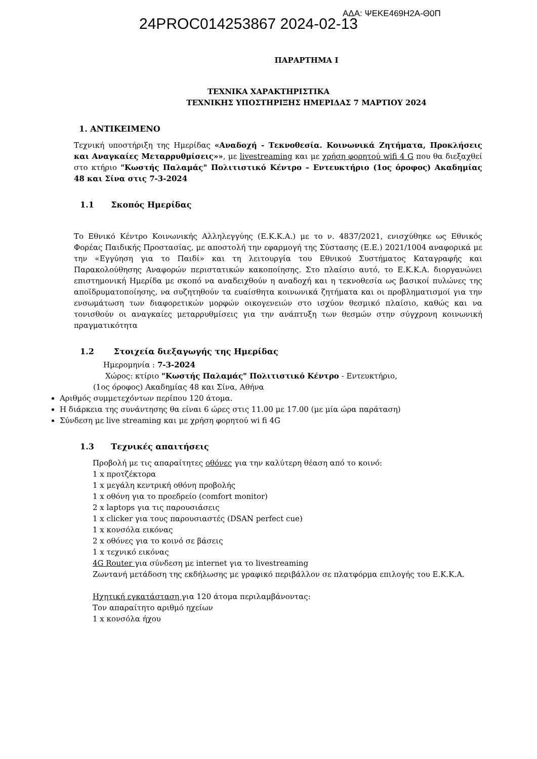24PROC014253867 2024-02-13
ΑΔΑ: ΨΕΚΕ469Η2Α-Θ0Π
ΠΑΡΑΡΤΗΜΑ Ι
ΤΕΧΝΙΚΑ ΧΑΡΑΚΤΗΡΙΣΤΙΚΑ
ΤΕΧΝΙΚΗΣ ΥΠΟΣΤΗΡΙΞΗΣ ΗΜΕΡΙΔΑΣ 7 ΜΑΡΤΙΟΥ 2024
1. ΑΝΤΙΚΕΙΜΕΝΟ
Τεχνική υποστήριξη της Ημερίδας «Αναδοχή - Τεκνοθεσία. Κοινωνικά Ζητήματα, Προκλήσεις και Αναγκαίες Μεταρρυθμίσεις»», με livestreaming και με χρήση φορητού wifi 4 G που θα διεξαχθεί στο κτήριο "Κωστής Παλαμάς" Πολιτιστικό Κέντρο – Εντευκτήριο (1ος όροφος) Ακαδημίας 48 και Σίνα στις 7-3-2024
1.1 Σκοπός Ημερίδας
Το Εθνικό Κέντρο Κοινωνικής Αλληλεγγύης (Ε.Κ.Κ.Α.) με το ν. 4837/2021, ενισχύθηκε ως Εθνικός Φορέας Παιδικής Προστασίας, με αποστολή την εφαρμογή της Σύστασης (Ε.Ε.) 2021/1004 αναφορικά με την «Εγγύηση για το Παιδί» και τη λειτουργία του Εθνικού Συστήματος Καταγραφής και Παρακολούθησης Αναφορών περιστατικών κακοποίησης. Στο πλαίσιο αυτό, το Ε.Κ.Κ.Α. διοργανώνει επιστημονική Ημερίδα με σκοπό να αναδειχθούν η αναδοχή και η τεκνοθεσία ως βασικοί πυλώνες της αποϊδρυματοποίησης, να συζητηθούν τα ευαίσθητα κοινωνικά ζητήματα και οι προβληματισμοί για την ενσωμάτωση των διαφορετικών μορφών οικογενειών στο ισχύον θεσμικό πλαίσιο, καθώς και να τονισθούν οι αναγκαίες μεταρρυθμίσεις για την ανάπτυξη των θεσμών στην σύγχρονη κοινωνική πραγματικότητα
1.2 Στοιχεία διεξαγωγής της Ημερίδας
Ημερομηνία : 7-3-2024
Χώρος: κτίριο "Κωστής Παλαμάς" Πολιτιστικό Κέντρο - Εντευκτήριο,
(1ος όροφος) Ακαδημίας 48 και Σίνα, Αθήνα
Αριθμός συμμετεχόντων περίπου 120 άτομα.
Η διάρκεια της συνάντησης θα είναι 6 ώρες στις 11.00 με 17.00 (με μία ώρα παράταση)
Σύνδεση με live streaming και με χρήση φορητού wi fi 4G
1.3 Τεχνικές απαιτήσεις
Προβολή με τις απαραίτητες οθόνες για την καλύτερη θέαση από το κοινό:
1 x προτζέκτορα
1 x μεγάλη κεντρική οθόνη προβολής
1 x οθόνη για το προεδρείο (comfort monitor)
2 x laptops για τις παρουσιάσεις
1 x clicker για τους παρουσιαστές (DSAN perfect cue)
1 x κονσόλα εικόνας
2 x οθόνες για το κοινό σε βάσεις
1 x τεχνικό εικόνας
4G Router για σύνδεση με internet για το livestreaming
Ζωντανή μετάδοση της εκδήλωσης με γραφικό περιβάλλον σε πλατφόρμα επιλογής του Ε.Κ.Κ.Α.
Ηχητική εγκατάσταση για 120 άτομα περιλαμβάνοντας:
Τον απαραίτητο αριθμό ηχείων
1 x κονσόλα ήχου